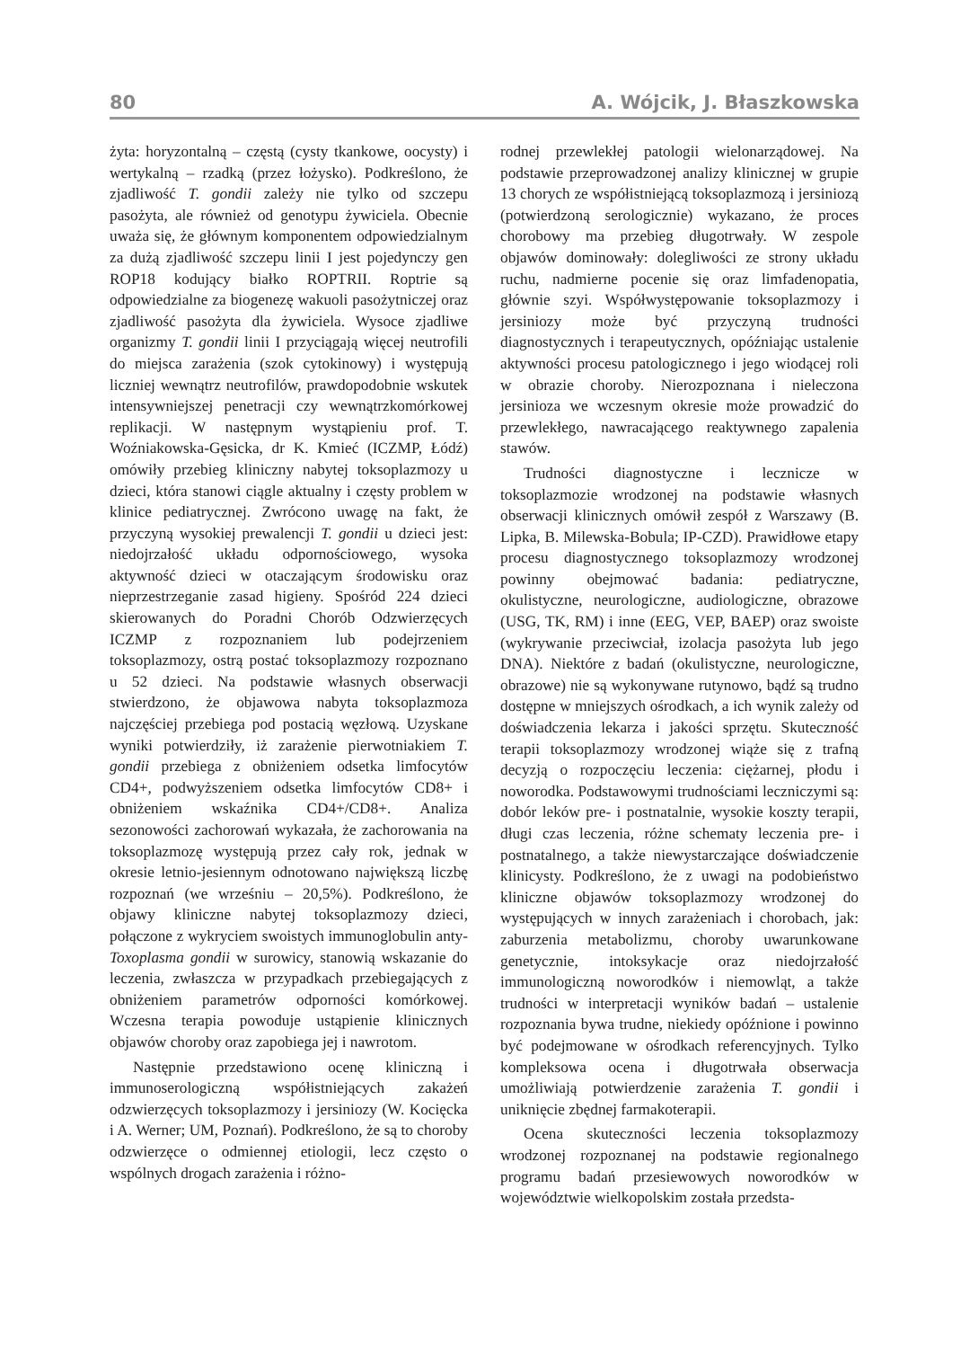80 A. Wójcik, J. Błaszkowska
żyta: horyzontalną – częstą (cysty tkankowe, oocysty) i wertykalną – rzadką (przez łożysko). Podkreślono, że zjadliwość T. gondii zależy nie tylko od szczepu pasożyta, ale również od genotypu żywiciela. Obecnie uważa się, że głównym komponentem odpowiedzialnym za dużą zjadliwość szczepu linii I jest pojedynczy gen ROP18 kodujący białko ROPTRII. Roptrie są odpowiedzialne za biogenezę wakuoli pasożytniczej oraz zjadliwość pasożyta dla żywiciela. Wysoce zjadliwe organizmy T. gondii linii I przyciągają więcej neutrofili do miejsca zarażenia (szok cytokinowy) i występują liczniej wewnątrz neutrofilów, prawdopodobnie wskutek intensywniejszej penetracji czy wewnątrzkomórkowej replikacji. W następnym wystąpieniu prof. T. Woźniakowska-Gęsicka, dr K. Kmieć (ICZMP, Łódź) omówiły przebieg kliniczny nabytej toksoplazmozy u dzieci, która stanowi ciągle aktualny i częsty problem w klinice pediatrycznej. Zwrócono uwagę na fakt, że przyczyną wysokiej prewalencji T. gondii u dzieci jest: niedojrzałość układu odpornościowego, wysoka aktywność dzieci w otaczającym środowisku oraz nieprzestrzeganie zasad higieny. Spośród 224 dzieci skierowanych do Poradni Chorób Odzwierzęcych ICZMP z rozpoznaniem lub podejrzeniem toksoplazmozy, ostrą postać toksoplazmozy rozpoznano u 52 dzieci. Na podstawie własnych obserwacji stwierdzono, że objawowa nabyta toksoplazmoza najczęściej przebiega pod postacią węzłową. Uzyskane wyniki potwierdziły, iż zarażenie pierwotniakiem T. gondii przebiega z obniżeniem odsetka limfocytów CD4+, podwyższeniem odsetka limfocytów CD8+ i obniżeniem wskaźnika CD4+/CD8+. Analiza sezonowości zachorowań wykazała, że zachorowania na toksoplazmozę występują przez cały rok, jednak w okresie letnio-jesiennym odnotowano największą liczbę rozpoznań (we wrześniu – 20,5%). Podkreślono, że objawy kliniczne nabytej toksoplazmozy dzieci, połączone z wykryciem swoistych immunoglobulin anty-Toxoplasma gondii w surowicy, stanowią wskazanie do leczenia, zwłaszcza w przypadkach przebiegających z obniżeniem parametrów odporności komórkowej. Wczesna terapia powoduje ustąpienie klinicznych objawów choroby oraz zapobiega jej i nawrotom.
Następnie przedstawiono ocenę kliniczną i immunoserologiczną współistniejących zakażeń odzwierzęcych toksoplazmozy i jersiniozy (W. Kocięcka i A. Werner; UM, Poznań). Podkreślono, że są to choroby odzwierzęce o odmiennej etiologii, lecz często o wspólnych drogach zarażenia i różno-
rodnej przewlekłej patologii wielonarządowej. Na podstawie przeprowadzonej analizy klinicznej w grupie 13 chorych ze współistniejącą toksoplazmozą i jersiniozą (potwierdzoną serologicznie) wykazano, że proces chorobowy ma przebieg długotrwały. W zespole objawów dominowały: dolegliwości ze strony układu ruchu, nadmierne pocenie się oraz limfadenopatia, głównie szyi. Współwystępowanie toksoplazmozy i jersiniozy może być przyczyną trudności diagnostycznych i terapeutycznych, opóźniając ustalenie aktywności procesu patologicznego i jego wiodącej roli w obrazie choroby. Nierozpoznana i nieleczona jersinioza we wczesnym okresie może prowadzić do przewlekłego, nawracającego reaktywnego zapalenia stawów.
Trudności diagnostyczne i lecznicze w toksoplazmozie wrodzonej na podstawie własnych obserwacji klinicznych omówił zespół z Warszawy (B. Lipka, B. Milewska-Bobula; IP-CZD). Prawidłowe etapy procesu diagnostycznego toksoplazmozy wrodzonej powinny obejmować badania: pediatryczne, okulistyczne, neurologiczne, audiologiczne, obrazowe (USG, TK, RM) i inne (EEG, VEP, BAEP) oraz swoiste (wykrywanie przeciwciał, izolacja pasożyta lub jego DNA). Niektóre z badań (okulistyczne, neurologiczne, obrazowe) nie są wykonywane rutynowo, bądź są trudno dostępne w mniejszych ośrodkach, a ich wynik zależy od doświadczenia lekarza i jakości sprzętu. Skuteczność terapii toksoplazmozy wrodzonej wiąże się z trafną decyzją o rozpoczęciu leczenia: ciężarnej, płodu i noworodka. Podstawowymi trudnościami leczniczymi są: dobór leków pre- i postnatalnie, wysokie koszty terapii, długi czas leczenia, różne schematy leczenia pre- i postnatalnego, a także niewystarczające doświadczenie klinicysty. Podkreślono, że z uwagi na podobieństwo kliniczne objawów toksoplazmozy wrodzonej do występujących w innych zarażeniach i chorobach, jak: zaburzenia metabolizmu, choroby uwarunkowane genetycznie, intoksykacje oraz niedojrzałość immunologiczną noworodków i niemowląt, a także trudności w interpretacji wyników badań – ustalenie rozpoznania bywa trudne, niekiedy opóźnione i powinno być podejmowane w ośrodkach referencyjnych. Tylko kompleksowa ocena i długotrwała obserwacja umożliwiają potwierdzenie zarażenia T. gondii i uniknięcie zbędnej farmakoterapii.
Ocena skuteczności leczenia toksoplazmozy wrodzonej rozpoznanej na podstawie regionalnego programu badań przesiewowych noworodków w województwie wielkopolskim została przedsta-